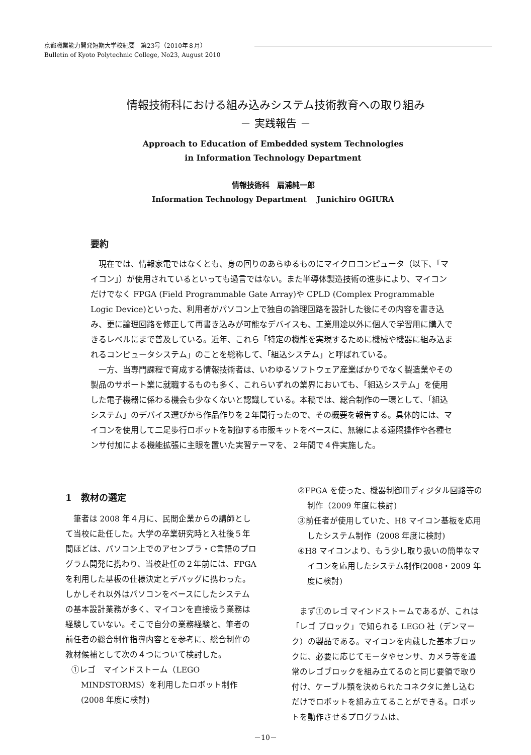京都職業能力開発短期大学校紀要　第23号（2010年８月）
Bulletin of Kyoto Polytechnic College, No23, August 2010
情報技術科における組み込みシステム技術教育への取り組み
－ 実践報告 －
Approach to Education of Embedded system Technologies
in Information Technology Department
情報技術科　扇浦純一郎
Information Technology Department　 Junichiro OGIURA
要約
現在では、情報家電ではなくとも、身の回りのあらゆるものにマイクロコンピュータ（以下、「マイコン」）が使用されているといっても過言ではない。また半導体製造技術の進歩により、マイコンだけでなく FPGA (Field Programmable Gate Array)や CPLD (Complex Programmable Logic Device)といった、利用者がパソコン上で独自の論理回路を設計した後にその内容を書き込み、更に論理回路を修正して再書き込みが可能なデバイスも、工業用途以外に個人で学習用に購入できるレベルにまで普及している。近年、これら「特定の機能を実現するために機械や機器に組み込まれるコンピュータシステム」のことを総称して、「組込システム」と呼ばれている。
一方、当専門課程で育成する情報技術者は、いわゆるソフトウェア産業ばかりでなく製造業やその製品のサポート業に就職するものも多く、これらいずれの業界においても、「組込システム」を使用した電子機器に係わる機会も少なくないと認識している。本稿では、総合制作の一環として、「組込システム」のデバイス選びから作品作りを２年間行ったので、その概要を報告する。具体的には、マイコンを使用して二足歩行ロボットを制御する市販キットをベースに、無線による遠隔操作や各種センサ付加による機能拡張に主眼を置いた実習テーマを、２年間で４件実施した。
1　教材の選定
筆者は 2008 年４月に、民間企業からの講師として当校に赴任した。大学の卒業研究時と入社後５年間ほどは、パソコン上でのアセンブラ・C言語のプログラム開発に携わり、当校赴任の２年前には、FPGA を利用した基板の仕様決定とデバッグに携わった。しかしそれ以外はパソコンをベースにしたシステムの基本設計業務が多く、マイコンを直接扱う業務は経験していない。そこで自分の業務経験と、筆者の前任者の総合制作指導内容とを参考に、総合制作の教材候補として次の４つについて検討した。
①レゴ　マインドストーム（LEGO MINDSTORMS）を利用したロボット制作(2008 年度に検討)
②FPGA を使った、機器制御用ディジタル回路等の制作（2009 年度に検討)
③前任者が使用していた、H8 マイコン基板を応用したシステム制作（2008 年度に検討)
④H8 マイコンより、もう少し取り扱いの簡単なマイコンを応用したシステム制作(2008・2009 年度に検討)
まず①のレゴ マインドストームであるが、これは「レゴ ブロック」で知られる LEGO 社（デンマーク）の製品である。マイコンを内蔵した基本ブロックに、必要に応じてモータやセンサ、カメラ等を通常のレゴブロックを組み立てるのと同じ要領で取り付け、ケーブル類を決められたコネクタに差し込むだけでロボットを組み立てることができる。ロボットを動作させるプログラムは、
－10－